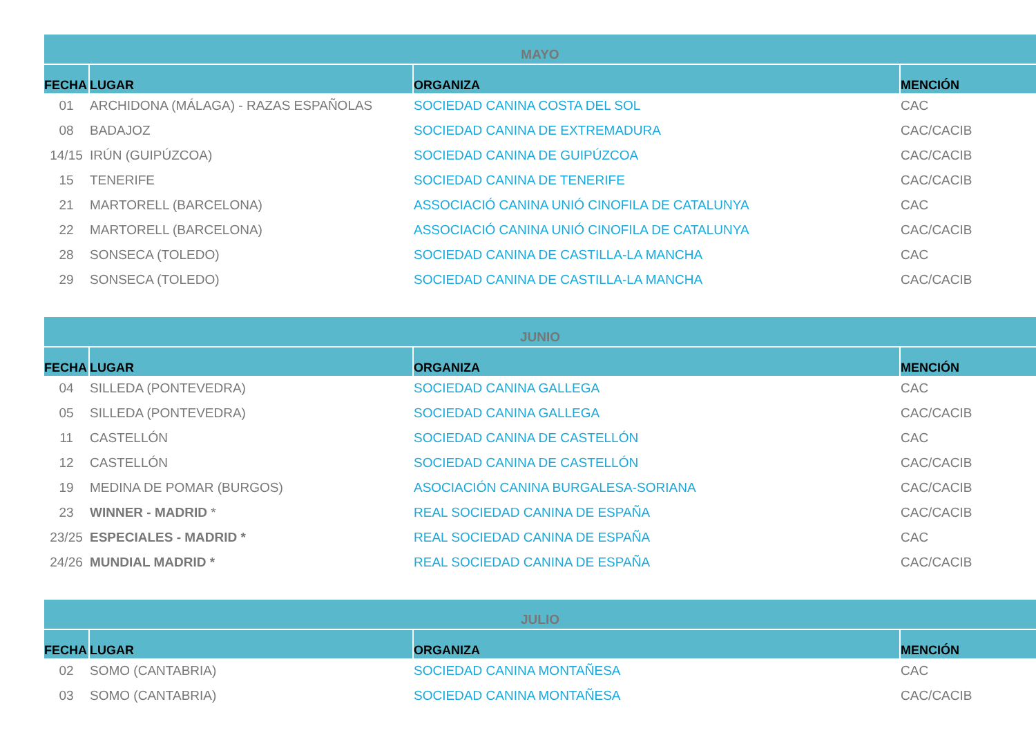| MAYO | | | |
| FECHA | LUGAR | ORGANIZA | MENCIÓN |
| 01 | ARCHIDONA (MÁLAGA) - RAZAS ESPAÑOLAS | SOCIEDAD CANINA COSTA DEL SOL | CAC |
| 08 | BADAJOZ | SOCIEDAD CANINA DE EXTREMADURA | CAC/CACIB |
| 14/15 | IRÚN (GUIPÚZCOA) | SOCIEDAD CANINA DE GUIPÚZCOA | CAC/CACIB |
| 15 | TENERIFE | SOCIEDAD CANINA DE TENERIFE | CAC/CACIB |
| 21 | MARTORELL (BARCELONA) | ASSOCIACIÓ CANINA UNIÓ CINOFILA DE CATALUNYA | CAC |
| 22 | MARTORELL (BARCELONA) | ASSOCIACIÓ CANINA UNIÓ CINOFILA DE CATALUNYA | CAC/CACIB |
| 28 | SONSECA (TOLEDO) | SOCIEDAD CANINA DE CASTILLA-LA MANCHA | CAC |
| 29 | SONSECA (TOLEDO) | SOCIEDAD CANINA DE CASTILLA-LA MANCHA | CAC/CACIB |
| JUNIO | | | |
| FECHA | LUGAR | ORGANIZA | MENCIÓN |
| 04 | SILLEDA (PONTEVEDRA) | SOCIEDAD CANINA GALLEGA | CAC |
| 05 | SILLEDA (PONTEVEDRA) | SOCIEDAD CANINA GALLEGA | CAC/CACIB |
| 11 | CASTELLÓN | SOCIEDAD CANINA DE CASTELLÓN | CAC |
| 12 | CASTELLÓN | SOCIEDAD CANINA DE CASTELLÓN | CAC/CACIB |
| 19 | MEDINA DE POMAR (BURGOS) | ASOCIACIÓN CANINA BURGALESA-SORIANA | CAC/CACIB |
| 23 | WINNER - MADRID * | REAL SOCIEDAD CANINA DE ESPAÑA | CAC/CACIB |
| 23/25 | ESPECIALES - MADRID * | REAL SOCIEDAD CANINA DE ESPAÑA | CAC |
| 24/26 | MUNDIAL MADRID * | REAL SOCIEDAD CANINA DE ESPAÑA | CAC/CACIB |
| JULIO | | | |
| FECHA | LUGAR | ORGANIZA | MENCIÓN |
| 02 | SOMO (CANTABRIA) | SOCIEDAD CANINA MONTAÑESA | CAC |
| 03 | SOMO (CANTABRIA) | SOCIEDAD CANINA MONTAÑESA | CAC/CACIB |